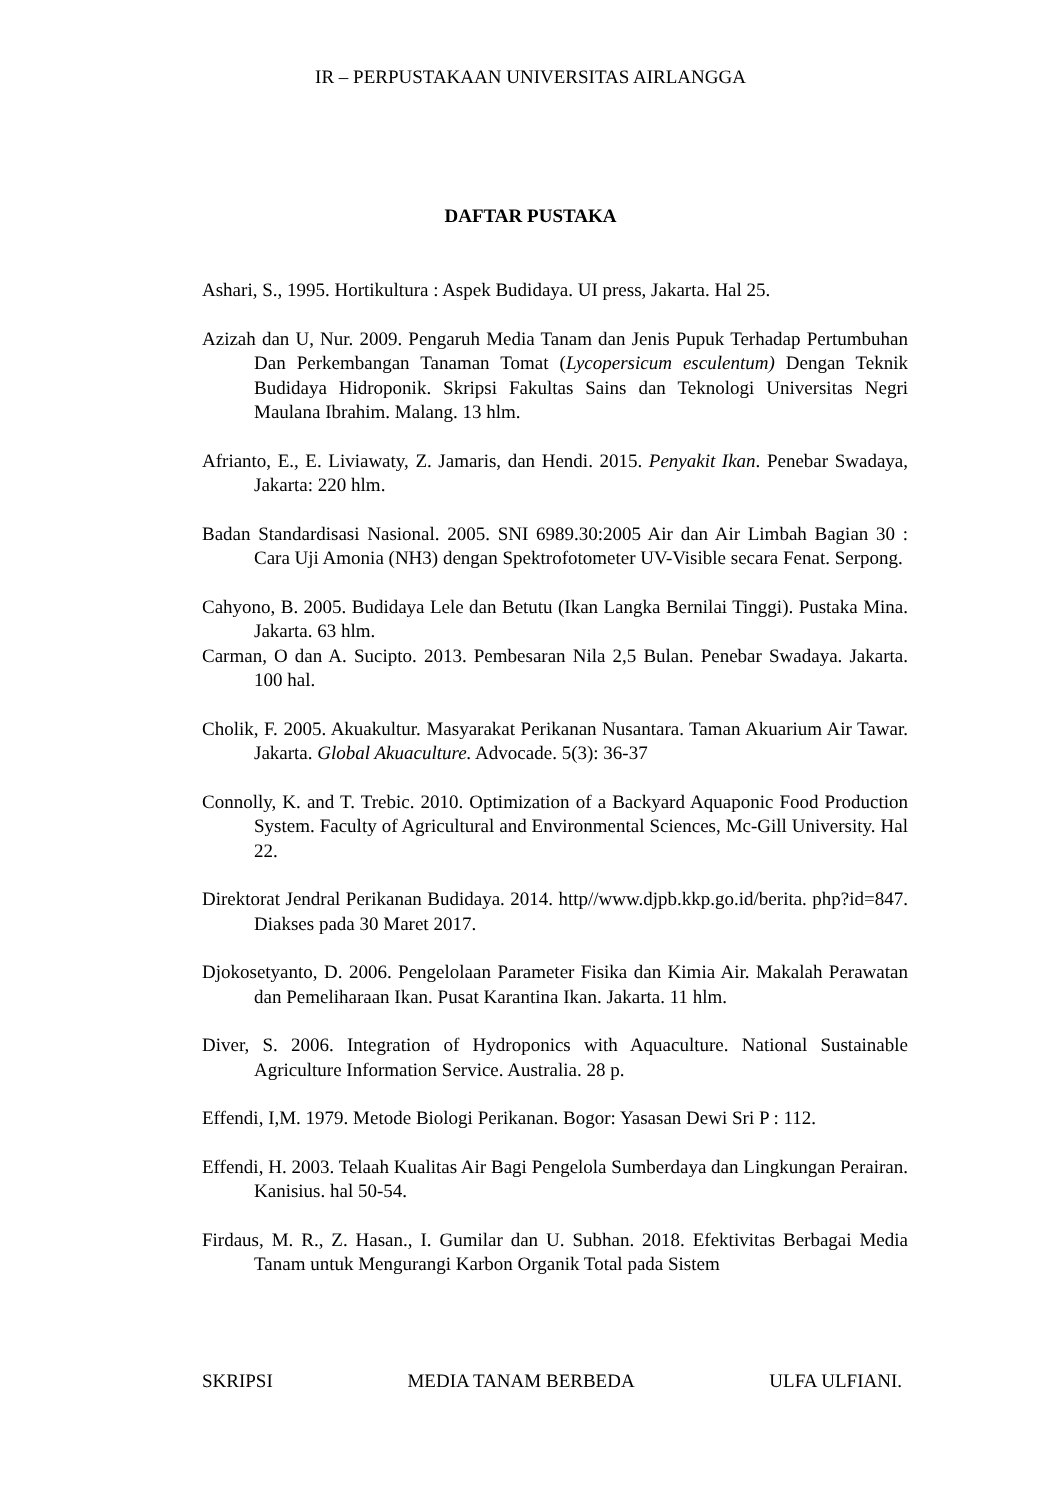IR – PERPUSTAKAAN UNIVERSITAS AIRLANGGA
DAFTAR PUSTAKA
Ashari, S., 1995. Hortikultura : Aspek Budidaya. UI press, Jakarta. Hal 25.
Azizah dan U, Nur. 2009. Pengaruh Media Tanam dan Jenis Pupuk Terhadap Pertumbuhan Dan Perkembangan Tanaman Tomat (Lycopersicum esculentum) Dengan Teknik Budidaya Hidroponik. Skripsi Fakultas Sains dan Teknologi Universitas Negri Maulana Ibrahim. Malang. 13 hlm.
Afrianto, E., E. Liviawaty, Z. Jamaris, dan Hendi. 2015. Penyakit Ikan. Penebar Swadaya, Jakarta: 220 hlm.
Badan Standardisasi Nasional. 2005. SNI 6989.30:2005 Air dan Air Limbah Bagian 30 : Cara Uji Amonia (NH3) dengan Spektrofotometer UV-Visible secara Fenat. Serpong.
Cahyono, B. 2005. Budidaya Lele dan Betutu (Ikan Langka Bernilai Tinggi). Pustaka Mina. Jakarta. 63 hlm.
Carman, O dan A. Sucipto. 2013. Pembesaran Nila 2,5 Bulan. Penebar Swadaya. Jakarta. 100 hal.
Cholik, F. 2005. Akuakultur. Masyarakat Perikanan Nusantara. Taman Akuarium Air Tawar. Jakarta. Global Akuaculture. Advocade. 5(3): 36-37
Connolly, K. and T. Trebic. 2010. Optimization of a Backyard Aquaponic Food Production System. Faculty of Agricultural and Environmental Sciences, Mc-Gill University. Hal 22.
Direktorat Jendral Perikanan Budidaya. 2014. http//www.djpb.kkp.go.id/berita. php?id=847. Diakses pada 30 Maret 2017.
Djokosetyanto, D. 2006. Pengelolaan Parameter Fisika dan Kimia Air. Makalah Perawatan dan Pemeliharaan Ikan. Pusat Karantina Ikan. Jakarta. 11 hlm.
Diver, S. 2006. Integration of Hydroponics with Aquaculture. National Sustainable Agriculture Information Service. Australia. 28 p.
Effendi, I,M. 1979. Metode Biologi Perikanan. Bogor: Yasasan Dewi Sri P : 112.
Effendi, H. 2003. Telaah Kualitas Air Bagi Pengelola Sumberdaya dan Lingkungan Perairan. Kanisius. hal 50-54.
Firdaus, M. R., Z. Hasan., I. Gumilar dan U. Subhan. 2018. Efektivitas Berbagai Media Tanam untuk Mengurangi Karbon Organik Total pada Sistem
SKRIPSI MEDIA TANAM BERBEDA ULFA ULFIANI.